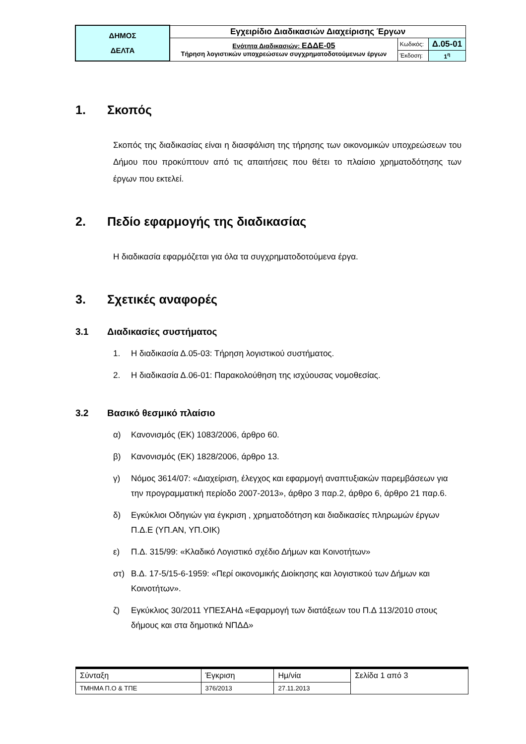| ΔΗΜΟΣ ΔΕΛΤΑ | Εγχειρίδιο Διαδικασιών Διαχείρισης Έργων | | |
| | Ενότητα Διαδικασιών: ΕΔΔΕ-05 Τήρηση λογιστικών υποχρεώσεων συγχρηματοδοτούμενων έργων | Κωδικός: | Δ.05-01 |
| | | Έκδοση: | 1<sup>η</sup> |
1. Σκοπός
Σκοπός της διαδικασίας είναι η διασφάλιση της τήρησης των οικονομικών υποχρεώσεων του Δήμου που προκύπτουν από τις απαιτήσεις που θέτει το πλαίσιο χρηματοδότησης των έργων που εκτελεί.
2. Πεδίο εφαρμογής της διαδικασίας
Η διαδικασία εφαρμόζεται για όλα τα συγχρηματοδοτούμενα έργα.
3. Σχετικές αναφορές
3.1 Διαδικασίες συστήματος
1. Η διαδικασία Δ.05-03: Τήρηση λογιστικού συστήματος.
2. Η διαδικασία Δ.06-01: Παρακολούθηση της ισχύουσας νομοθεσίας.
3.2 Βασικό θεσμικό πλαίσιο
α) Κανονισμός (ΕΚ) 1083/2006, άρθρο 60.
β) Κανονισμός (ΕΚ) 1828/2006, άρθρο 13.
γ) Νόμος 3614/07: «Διαχείριση, έλεγχος και εφαρμογή αναπτυξιακών παρεμβάσεων για την προγραμματική περίοδο 2007-2013», άρθρο 3 παρ.2, άρθρο 6, άρθρο 21 παρ.6.
δ) Εγκύκλιοι Οδηγιών για έγκριση , χρηματοδότηση και διαδικασίες πληρωμών έργων Π.Δ.Ε (ΥΠ.ΑΝ, ΥΠ.ΟΙΚ)
ε) Π.Δ. 315/99: «Κλαδικό Λογιστικό σχέδιο Δήμων και Κοινοτήτων»
στ) Β.Δ. 17-5/15-6-1959: «Περί οικονομικής Διοίκησης και λογιστικού των Δήμων και Κοινοτήτων».
ζ) Εγκύκλιος 30/2011 ΥΠΕΣΑΗΔ «Εφαρμογή των διατάξεων του Π.Δ 113/2010 στους δήμους και στα δημοτικά ΝΠΔΔ»
| Σύνταξη | Έγκριση | Ημ/νία | Σελίδα 1 από 3 |
| ΤΜΗΜΑ Π.Ο & ΤΠΕ | 376/2013 | 27.11.2013 | |